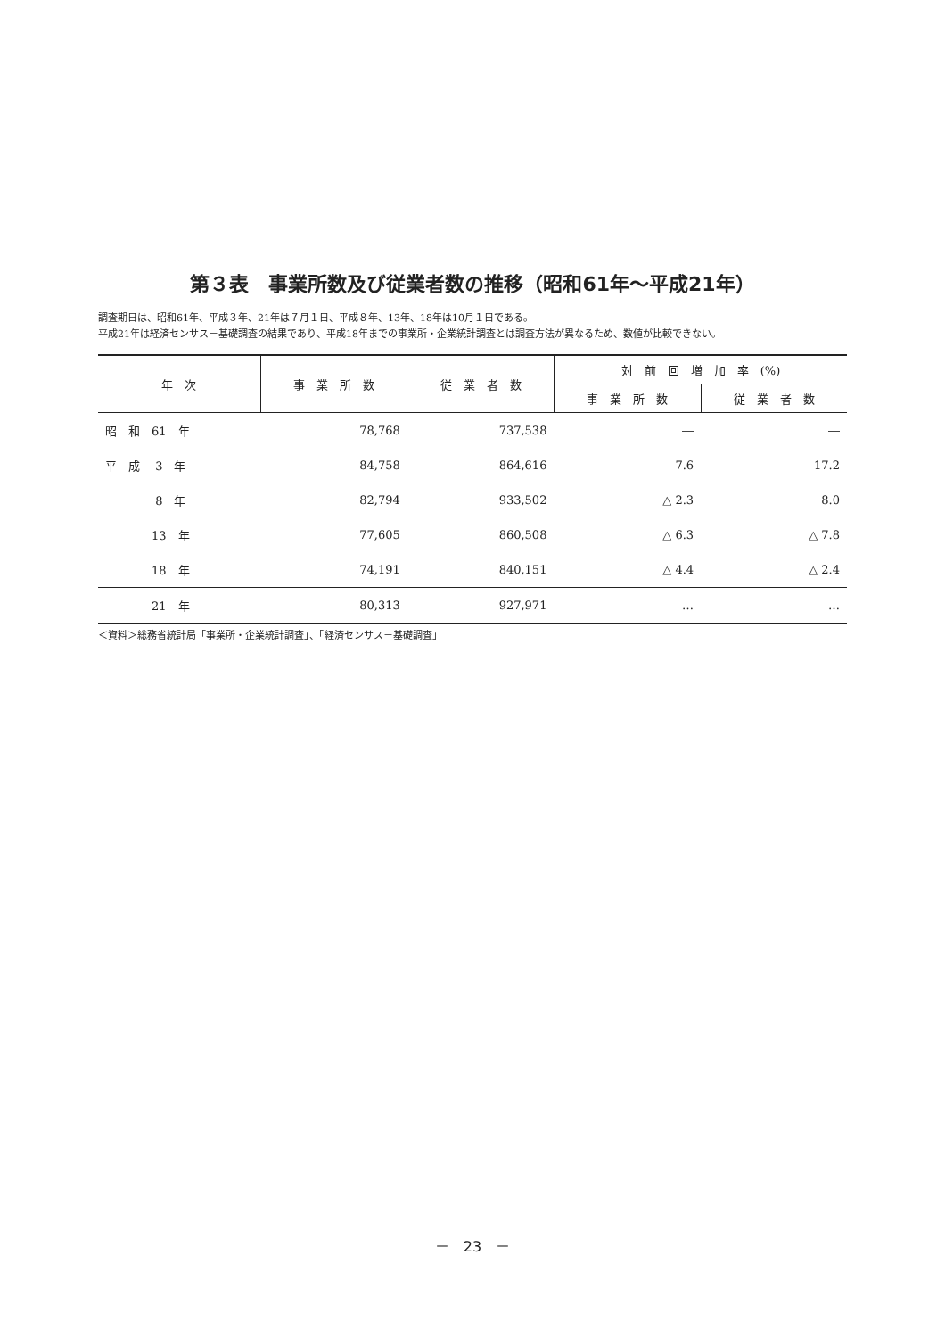第３表　事業所数及び従業者数の推移（昭和61年～平成21年）
調査期日は、昭和61年、平成３年、21年は７月１日、平成８年、13年、18年は10月１日である。
平成21年は経済センサス－基礎調査の結果であり、平成18年までの事業所・企業統計調査とは調査方法が異なるため、数値が比較できない。
| 年 次 | 事 業 所 数 | 従 業 者 数 | 対 前 回 増 加 率 (%) | |
| --- | --- | --- | --- | --- |
| | | | 事 業 所 数 | 従 業 者 数 |
| 昭 和 61 年 | 78,768 | 737,538 | ― | ― |
| 平 成 3 年 | 84,758 | 864,616 | 7.6 | 17.2 |
| 8 年 | 82,794 | 933,502 | △ 2.3 | 8.0 |
| 13 年 | 77,605 | 860,508 | △ 6.3 | △ 7.8 |
| 18 年 | 74,191 | 840,151 | △ 4.4 | △ 2.4 |
| 21 年 | 80,313 | 927,971 | … | … |
＜資料＞総務省統計局「事業所・企業統計調査」、「経済センサス－基礎調査」
－　23　－